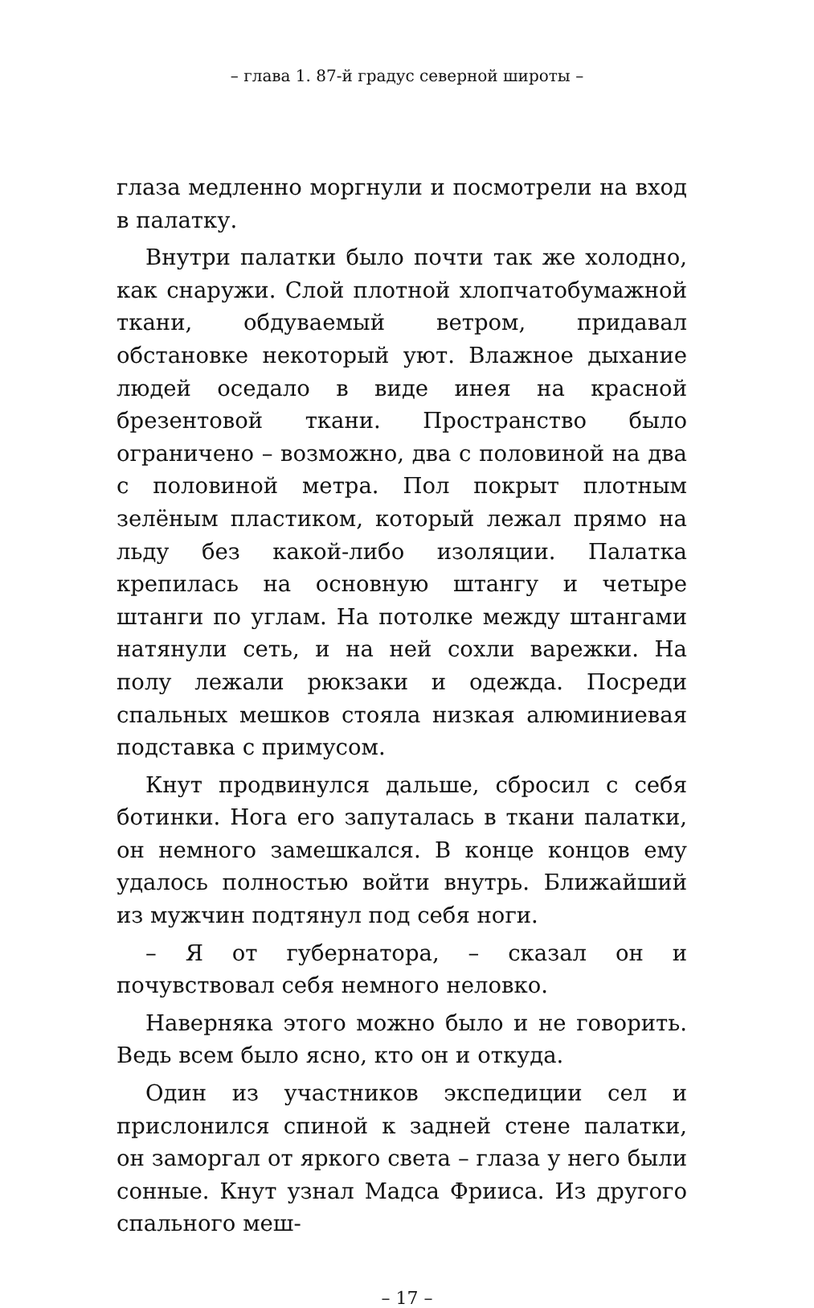– глава 1. 87-й градус северной широты –
глаза медленно моргнули и посмотрели на вход в палатку.
Внутри палатки было почти так же холодно, как снаружи. Слой плотной хлопчатобумажной ткани, обдуваемый ветром, придавал обстановке некоторый уют. Влажное дыхание людей оседало в виде инея на красной брезентовой ткани. Пространство было ограничено – возможно, два с половиной на два с половиной метра. Пол покрыт плотным зелёным пластиком, который лежал прямо на льду без какой-либо изоляции. Палатка крепилась на основную штангу и четыре штанги по углам. На потолке между штангами натянули сеть, и на ней сохли варежки. На полу лежали рюкзаки и одежда. Посреди спальных мешков стояла низкая алюминиевая подставка с примусом.
Кнут продвинулся дальше, сбросил с себя ботинки. Нога его запуталась в ткани палатки, он немного замешкался. В конце концов ему удалось полностью войти внутрь. Ближайший из мужчин подтянул под себя ноги.
– Я от губернатора, – сказал он и почувствовал себя немного неловко.
Наверняка этого можно было и не говорить. Ведь всем было ясно, кто он и откуда.
Один из участников экспедиции сел и прислонился спиной к задней стене палатки, он заморгал от яркого света – глаза у него были сонные. Кнут узнал Мадса Фрииса. Из другого спального меш-
– 17 –